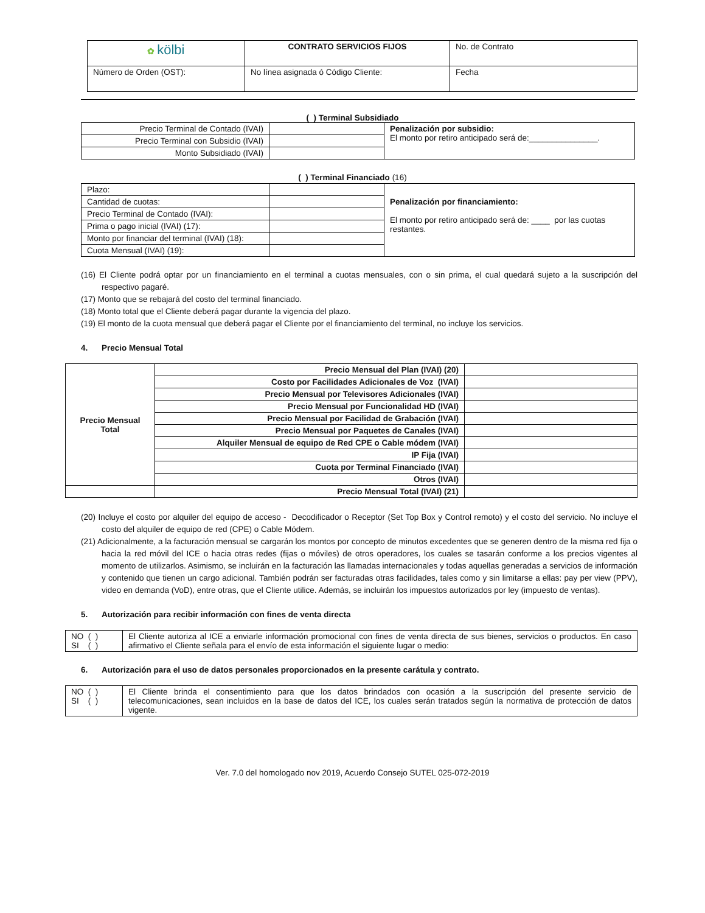| ✿ kölbi | CONTRATO SERVICIOS FIJOS | No. de Contrato |
| Número de Orden (OST): | No línea asignada ó Código Cliente: | Fecha |
( ) Terminal Subsidiado
| Precio Terminal de Contado (IVAI) | | Penalización por subsidio: El monto por retiro anticipado será de:_______________. |
| Precio Terminal con Subsidio (IVAI) | | |
| Monto Subsidiado (IVAI) | | |
( ) Terminal Financiado (16)
| Plazo: | | Penalización por financiamiento: El monto por retiro anticipado será de: ____ por las cuotas restantes. |
| Cantidad de cuotas: | | |
| Precio Terminal de Contado (IVAI): | | |
| Prima o pago inicial (IVAI) (17): | | |
| Monto por financiar del terminal (IVAI) (18): | | |
| Cuota Mensual (IVAI) (19): | | |
(16) El Cliente podrá optar por un financiamiento en el terminal a cuotas mensuales, con o sin prima, el cual quedará sujeto a la suscripción del respectivo pagaré.
(17) Monto que se rebajará del costo del terminal financiado.
(18) Monto total que el Cliente deberá pagar durante la vigencia del plazo.
(19) El monto de la cuota mensual que deberá pagar el Cliente por el financiamiento del terminal, no incluye los servicios.
4. Precio Mensual Total
| Precio Mensual Total | Precio Mensual del Plan (IVAI) (20) | |
| | Costo por Facilidades Adicionales de Voz (IVAI) | |
| | Precio Mensual por Televisores Adicionales (IVAI) | |
| | Precio Mensual por Funcionalidad HD (IVAI) | |
| | Precio Mensual por Facilidad de Grabación (IVAI) | |
| | Precio Mensual por Paquetes de Canales (IVAI) | |
| | Alquiler Mensual de equipo de Red CPE o Cable módem (IVAI) | |
| | IP Fija (IVAI) | |
| | Cuota por Terminal Financiado (IVAI) | |
| | Otros (IVAI) | |
| | Precio Mensual Total (IVAI) (21) | |
(20) Incluye el costo por alquiler del equipo de acceso - Decodificador o Receptor (Set Top Box y Control remoto) y el costo del servicio. No incluye el costo del alquiler de equipo de red (CPE) o Cable Módem.
(21) Adicionalmente, a la facturación mensual se cargarán los montos por concepto de minutos excedentes que se generen dentro de la misma red fija o hacia la red móvil del ICE o hacia otras redes (fijas o móviles) de otros operadores, los cuales se tasarán conforme a los precios vigentes al momento de utilizarlos. Asimismo, se incluirán en la facturación las llamadas internacionales y todas aquellas generadas a servicios de información y contenido que tienen un cargo adicional. También podrán ser facturadas otras facilidades, tales como y sin limitarse a ellas: pay per view (PPV), video en demanda (VoD), entre otras, que el Cliente utilice. Además, se incluirán los impuestos autorizados por ley (impuesto de ventas).
5. Autorización para recibir información con fines de venta directa
| NO ( ) SI ( ) | El Cliente autoriza al ICE a enviarle información promocional con fines de venta directa de sus bienes, servicios o productos. En caso afirmativo el Cliente señala para el envío de esta información el siguiente lugar o medio: |
6. Autorización para el uso de datos personales proporcionados en la presente carátula y contrato.
| NO ( ) SI ( ) | El Cliente brinda el consentimiento para que los datos brindados con ocasión a la suscripción del presente servicio de telecomunicaciones, sean incluidos en la base de datos del ICE, los cuales serán tratados según la normativa de protección de datos vigente. |
Ver. 7.0 del homologado nov 2019, Acuerdo Consejo SUTEL 025-072-2019